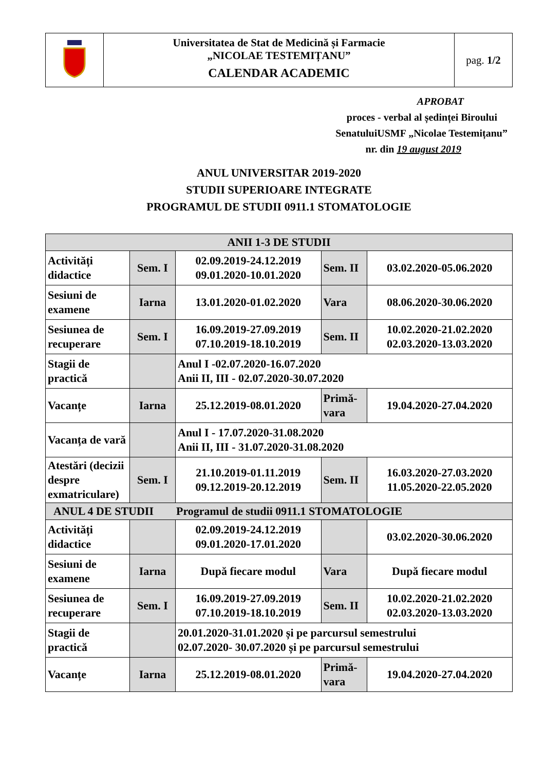| | Universitatea de Stat de Medicină și Farmacie „NICOLAE TESTEMIȚANU” CALENDAR ACADEMIC | pag. 1/2 |
APROBAT
proces - verbal al ședinței Biroului
SenatuluiUSMF „Nicolae Testemițanu”
nr. din 19 august 2019
ANUL UNIVERSITAR 2019-2020
STUDII SUPERIOARE INTEGRATE
PROGRAMUL DE STUDII 0911.1 STOMATOLOGIE
| ANII 1-3 DE STUDII | | | | |
| --- | --- | --- | --- | --- |
| Activități didactice | Sem. I | 02.09.2019-24.12.2019 09.01.2020-10.01.2020 | Sem. II | 03.02.2020-05.06.2020 |
| Sesiuni de examene | Iarna | 13.01.2020-01.02.2020 | Vara | 08.06.2020-30.06.2020 |
| Sesiunea de recuperare | Sem. I | 16.09.2019-27.09.2019 07.10.2019-18.10.2019 | Sem. II | 10.02.2020-21.02.2020 02.03.2020-13.03.2020 |
| Stagii de practică | | Anul I -02.07.2020-16.07.2020 Anii II, III - 02.07.2020-30.07.2020 | | |
| Vacanțe | Iarna | 25.12.2019-08.01.2020 | Primă-vara | 19.04.2020-27.04.2020 |
| Vacanța de vară | | Anul I - 17.07.2020-31.08.2020 Anii II, III - 31.07.2020-31.08.2020 | | |
| Atestări (decizii despre exmatriculare) | Sem. I | 21.10.2019-01.11.2019 09.12.2019-20.12.2019 | Sem. II | 16.03.2020-27.03.2020 11.05.2020-22.05.2020 |
| ANUL 4 DE STUDII Programul de studii 0911.1 STOMATOLOGIE | | | | |
| Activități didactice | | 02.09.2019-24.12.2019 09.01.2020-17.01.2020 | | 03.02.2020-30.06.2020 |
| Sesiuni de examene | Iarna | După fiecare modul | Vara | După fiecare modul |
| Sesiunea de recuperare | Sem. I | 16.09.2019-27.09.2019 07.10.2019-18.10.2019 | Sem. II | 10.02.2020-21.02.2020 02.03.2020-13.03.2020 |
| Stagii de practică | | 20.01.2020-31.01.2020 și pe parcursul semestrului 02.07.2020- 30.07.2020 și pe parcursul semestrului | | |
| Vacanțe | Iarna | 25.12.2019-08.01.2020 | Primă-vara | 19.04.2020-27.04.2020 |